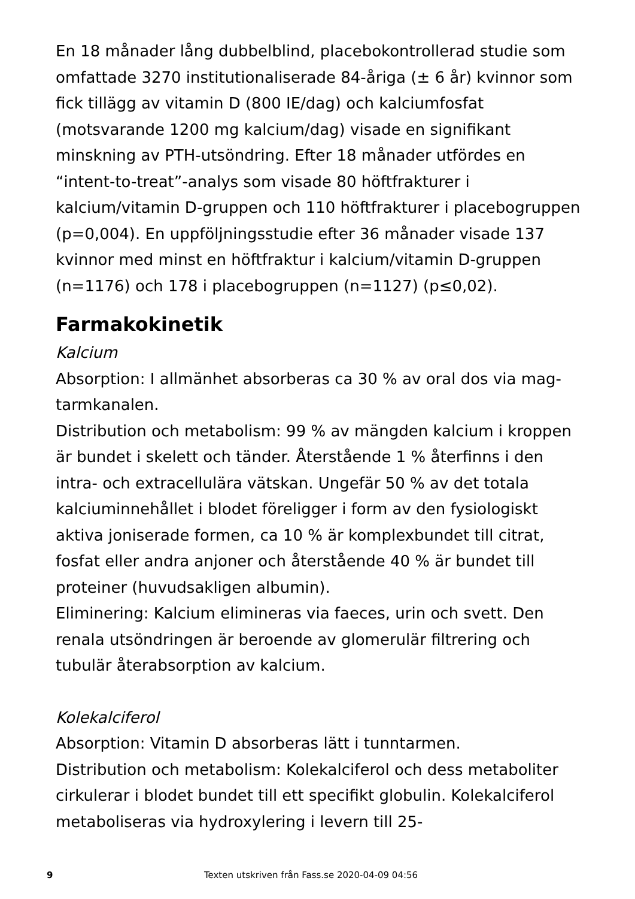En 18 månader lång dubbelblind, placebokontrollerad studie som omfattade 3270 institutionaliserade 84-åriga (± 6 år) kvinnor som fick tillägg av vitamin D (800 IE/dag) och kalciumfosfat (motsvarande 1200 mg kalcium/dag) visade en signifikant minskning av PTH-utsöndring. Efter 18 månader utfördes en “intent-to-treat”-analys som visade 80 höftfrakturer i kalcium/vitamin D-gruppen och 110 höftfrakturer i placebogruppen (p=0,004). En uppföljningsstudie efter 36 månader visade 137 kvinnor med minst en höftfraktur i kalcium/vitamin D-gruppen (n=1176) och 178 i placebogruppen (n=1127) (p≤0,02).
Farmakokinetik
Kalcium
Absorption: I allmänhet absorberas ca 30 % av oral dos via mag-tarmkanalen.
Distribution och metabolism: 99 % av mängden kalcium i kroppen är bundet i skelett och tänder. Återstående 1 % återfinns i den intra- och extracellulära vätskan. Ungefär 50 % av det totala kalciuminnehållet i blodet föreligger i form av den fysiologiskt aktiva joniserade formen, ca 10 % är komplexbundet till citrat, fosfat eller andra anjoner och återstående 40 % är bundet till proteiner (huvudsakligen albumin).
Eliminering: Kalcium elimineras via faeces, urin och svett. Den renala utsöndringen är beroende av glomerulär filtrering och tubulär återabsorption av kalcium.
Kolekalciferol
Absorption: Vitamin D absorberas lätt i tunntarmen.
Distribution och metabolism: Kolekalciferol och dess metaboliter cirkulerar i blodet bundet till ett specifikt globulin. Kolekalciferol metaboliseras via hydroxylering i levern till 25-
9 Texten utskriven från Fass.se 2020-04-09 04:56